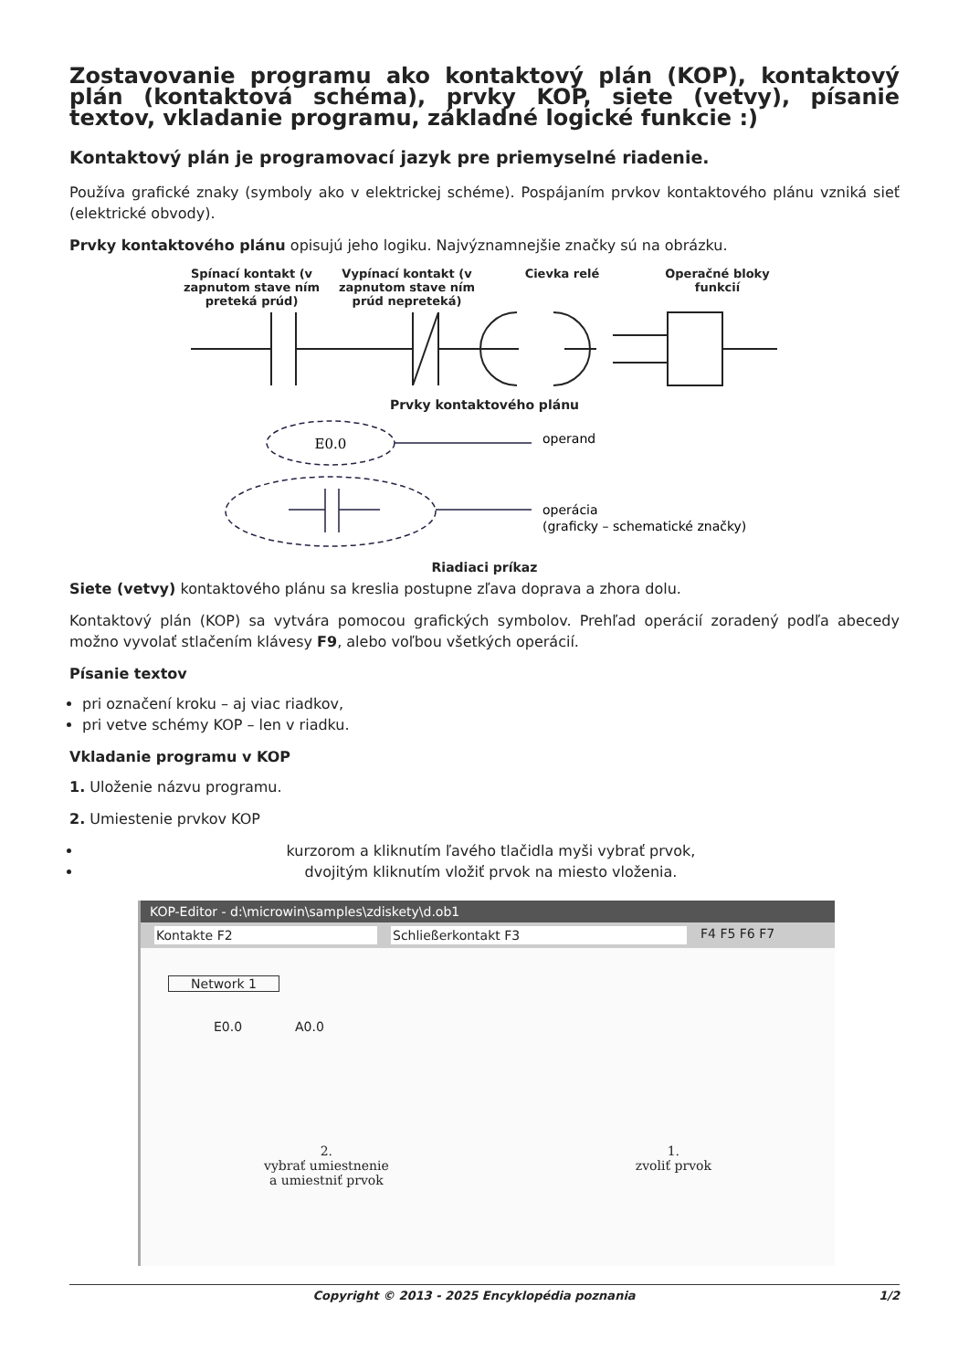Zostavovanie programu ako kontaktový plán (KOP), kontaktový plán (kontaktová schéma), prvky KOP, siete (vetvy), písanie textov, vkladanie programu, základné logické funkcie :)
Kontaktový plán je programovací jazyk pre priemyselné riadenie.
Používa grafické znaky (symboly ako v elektrickej schéme). Pospájaním prvkov kontaktového plánu vzniká sieť (elektrické obvody).
Prvky kontaktového plánu opisujú jeho logiku. Najvýznamnejšie značky sú na obrázku.
Spínací kontakt (v zapnutom stave ním preteká prúd)
Vypínací kontakt (v zapnutom stave ním prúd nepreteká)
Cievka relé Operačné bloky funkcií
Prvky kontaktového plánu
E0.0
operand
operácia
(graficky – schematické značky)
Riadiaci príkaz
Siete (vetvy) kontaktového plánu sa kreslia postupne zľava doprava a zhora dolu.
Kontaktový plán (KOP) sa vytvára pomocou grafických symbolov. Prehľad operácií zoradený podľa abecedy možno vyvolať stlačením klávesy F9, alebo voľbou všetkých operácií.
Písanie textov
pri označení kroku – aj viac riadkov,
pri vetve schémy KOP – len v riadku.
Vkladanie programu v KOP
1. Uloženie názvu programu.
2. Umiestenie prvkov KOP
kurzorom a kliknutím ľavého tlačidla myši vybrať prvok,
dvojitým kliknutím vložiť prvok na miesto vloženia.
KOP-Editor - d:\microwin\samples\zdiskety\d.ob1
Kontakte F2 Schließerkontakt F3 F4 F5 F6 F7
Network 1
E0.0 A0.0
2.
vybrať umiestnenie
a umiestniť prvok
1.
zvoliť prvok
Copyright © 2013 - 2025 Encyklopédia poznania 1/2